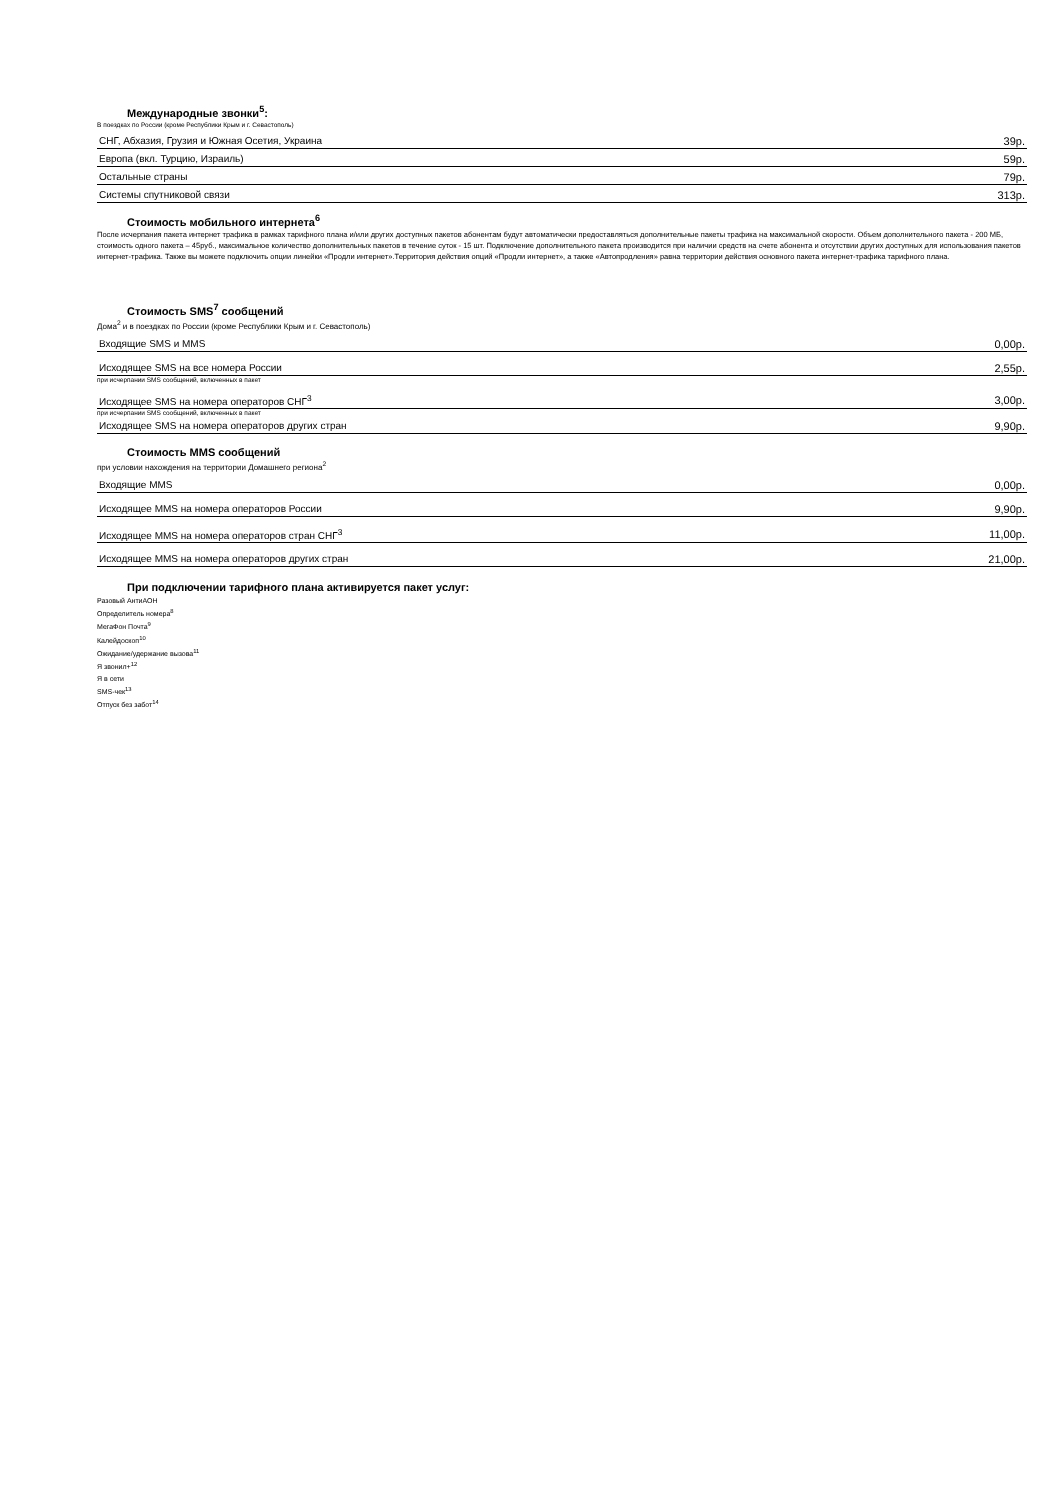Международные звонки<sup>5</sup>:
В поездках по России (кроме Республики Крым и г. Севастополь)
| СНГ, Абхазия, Грузия и Южная Осетия, Украина | 39р. |
| Европа (вкл. Турцию, Израиль) | 59р. |
| Остальные страны | 79р. |
| Системы спутниковой связи | 313р. |
Стоимость мобильного интернета<sup>6</sup>
После исчерпания пакета интернет трафика в рамках тарифного плана и/или других доступных пакетов абонентам будут автоматически предоставляться дополнительные пакеты трафика на максимальной скорости. Объем дополнительного пакета - 200 МБ, стоимость одного пакета – 45руб., максимальное количество дополнительных пакетов в течение суток - 15 шт. Подключение дополнительного пакета производится при наличии средств на счете абонента и отсутствии других доступных для использования пакетов интернет-трафика. Также вы можете подключить опции линейки «Продли интернет».Территория действия опций «Продли интернет», а также «Автопродления» равна территории действия основного пакета интернет-трафика тарифного плана.
Стоимость SMS<sup>7</sup> сообщений
Дома<sup>2</sup> и в поездках по России (кроме Республики Крым и г. Севастополь)
| Входящие SMS и MMS | 0,00р. |
| Исходящее SMS на все номера России | 2,55р. |
| при исчерпании SMS сообщений, включенных в пакет | |
| Исходящее SMS на номера операторов СНГ<sup>3</sup> | 3,00р. |
| при исчерпании SMS сообщений, включенных в пакет | |
| Исходящее SMS на номера операторов других стран | 9,90р. |
Стоимость MMS сообщений
при условии нахождения на территории Домашнего региона<sup>2</sup>
| Входящие MMS | 0,00р. |
| Исходящее MMS на номера операторов России | 9,90р. |
| Исходящее MMS на номера операторов стран СНГ<sup>3</sup> | 11,00р. |
| Исходящее MMS на номера операторов других стран | 21,00р. |
При подключении тарифного плана активируется пакет услуг:
Разовый АнтиАОН
Определитель номера<sup>8</sup>
МегаФон Почта<sup>9</sup>
Калейдоскоп<sup>10</sup>
Ожидание/удержание вызова<sup>11</sup>
Я звонил+<sup>12</sup>
Я в сети
SMS-чек<sup>13</sup>
Отпуск без забот<sup>14</sup>